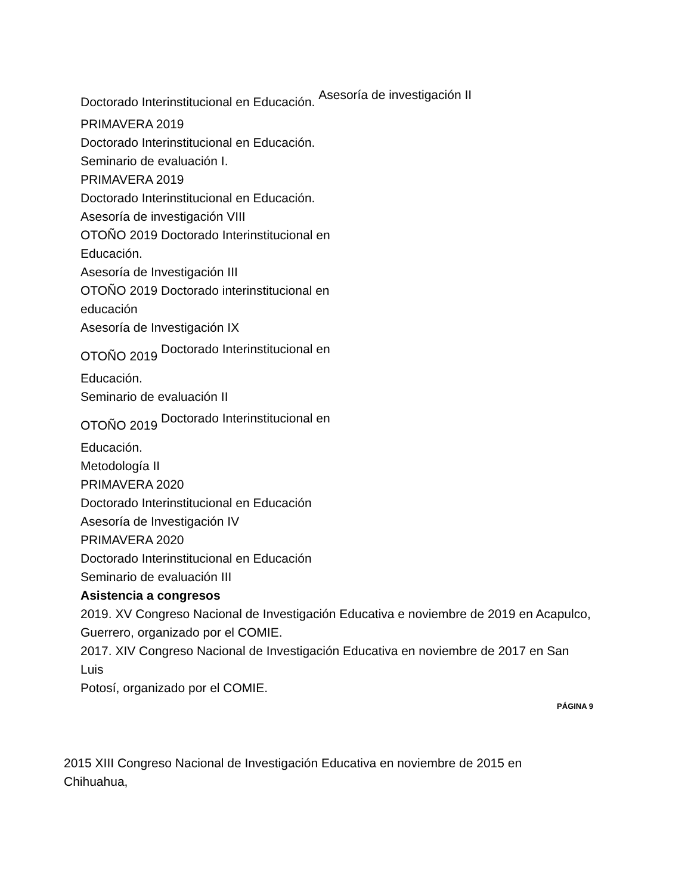Doctorado Interinstitucional en Educación. Asesoría de investigación II
PRIMAVERA 2019
Doctorado Interinstitucional en Educación.
Seminario de evaluación I.
PRIMAVERA 2019
Doctorado Interinstitucional en Educación.
Asesoría de investigación VIII
OTOÑO 2019 Doctorado Interinstitucional en
Educación.
Asesoría de Investigación III
OTOÑO 2019 Doctorado interinstitucional en
educación
Asesoría de Investigación IX
OTOÑO 2019 Doctorado Interinstitucional en
Educación.
Seminario de evaluación II
OTOÑO 2019 Doctorado Interinstitucional en
Educación.
Metodología II
PRIMAVERA 2020
Doctorado Interinstitucional en Educación
Asesoría de Investigación IV
PRIMAVERA 2020
Doctorado Interinstitucional en Educación
Seminario de evaluación III
Asistencia a congresos
2019. XV Congreso Nacional de Investigación Educativa e noviembre de 2019 en Acapulco,
Guerrero, organizado por el COMIE.
2017. XIV Congreso Nacional de Investigación Educativa en noviembre de 2017 en San Luis
Potosí, organizado por el COMIE.
PÁGINA 9
2015 XIII Congreso Nacional de Investigación Educativa en noviembre de 2015 en Chihuahua,